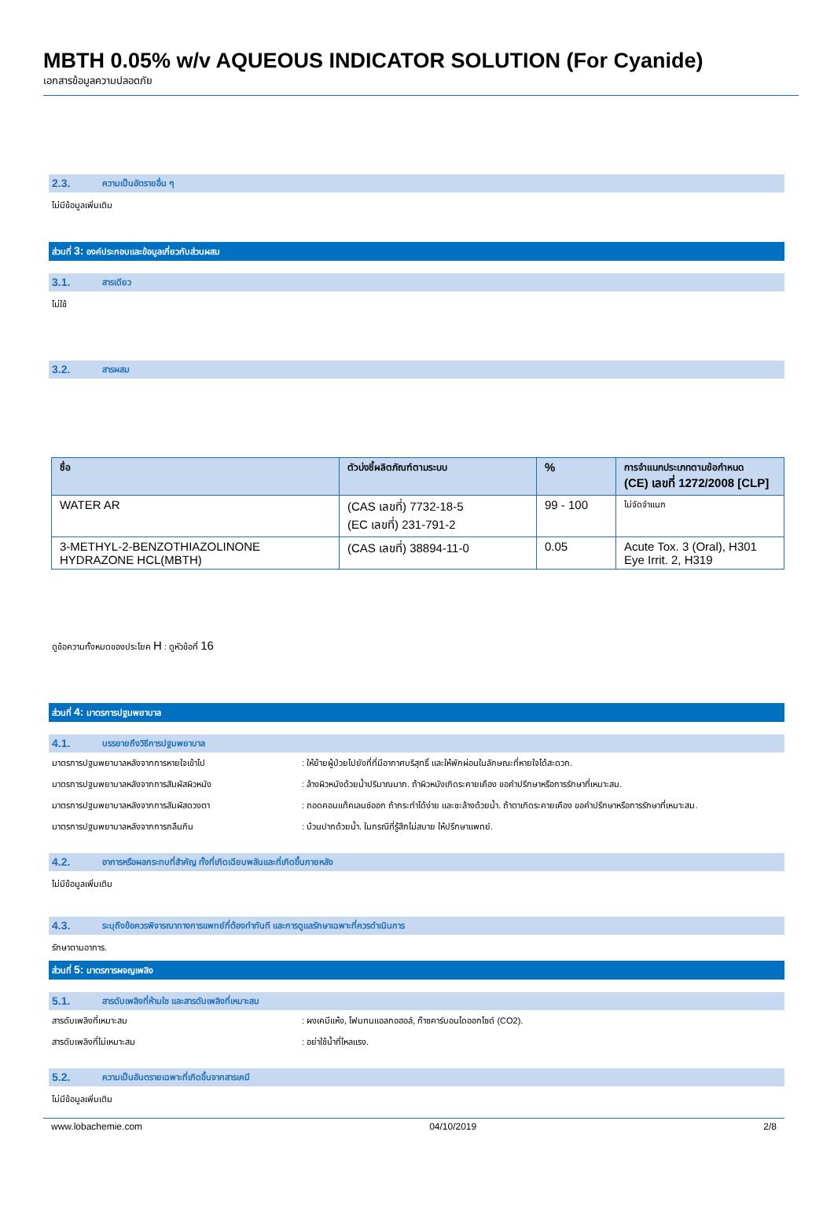MBTH 0.05% w/v AQUEOUS INDICATOR SOLUTION (For Cyanide)
เอกสารข้อมูลความปลอดภัย
2.3. ความเป็นอัตรายอื่น ๆ
ไม่มีข้อมูลเพิ่มเติม
ส่วนที่ 3: องค์ประกอบและข้อมูลเกี่ยวกับส่วนผสม
3.1. สารเดียว
ไม่ใช้
3.2. สารผสม
| ชื่อ | ตัวบ่งชี้ผลิตภัณฑ์ตามระบบ | % | การจำแนกประเภทตามข้อกำหนด (CE) เลขที่ 1272/2008 [CLP] |
| --- | --- | --- | --- |
| WATER AR | (CAS เลขที่) 7732-18-5 (EC เลขที่) 231-791-2 | 99 - 100 | ไม่จัดจำแนก |
| 3-METHYL-2-BENZOTHIAZOLINONE HYDRAZONE HCL(MBTH) | (CAS เลขที่) 38894-11-0 | 0.05 | Acute Tox. 3 (Oral), H301 Eye Irrit. 2, H319 |
ดูข้อความทั้งหมดของประโยค H : ดูหัวข้อที่ 16
ส่วนที่ 4: มาตรการปฐมพยาบาล
4.1. บรรยายถึงวิธีการปฐมพยาบาล
มาตรการปฐมพยาบาลหลังจากการหายใจเข้าไป: ให้ย้ายผู้ป่วยไปยังที่ที่มีอากาศบริสุทธิ์ และให้พักผ่อนในลักษณะที่หายใจได้สะดวก.
มาตรการปฐมพยาบาลหลังจากการสัมผัสผิวหนัง: ล้างผิวหนังด้วยน้ำปริมาณมาก. ถ้าผิวหนังเกิดระคายเคือง ขอคำปรึกษาหรือการรักษาที่เหมาะสม.
มาตรการปฐมพยาบาลหลังจากการสัมผัสดวงตา: ถอดคอนแท็คเลนซ์ออก ถ้ากระทำได้ง่าย และชะล้างด้วยน้ำ. ถ้าตาเกิดระคายเคือง ขอคำปรึกษาหรือการรักษาที่เหมาะสม.
มาตรการปฐมพยาบาลหลังจากการกลืนกิน: บ้วนปากด้วยน้ำ. ในกรณีที่รู้สึกไม่สบาย ให้ปรึกษาแพทย์.
4.2. อาการหรือผลกระทบที่สำคัญ ทั้งที่เกิดเฉียบพลันและที่เกิดขึ้นภายหลัง
ไม่มีข้อมูลเพิ่มเติม
4.3. ระบุถึงข้อควรพิจารณาทางการแพทย์ที่ต้องทำทันที และการดูแลรักษาเฉพาะที่ควรดำเนินการ
รักษาตามอาการ.
ส่วนที่ 5: มาตรการผจญเพลิง
5.1. สารดับเพลิงที่ห้ามใช และสารดับเพลิงที่เหมาะสม
สารดับเพลิงที่เหมาะสม: ผงเคมีแห้ง, โฟมทนแอลกอฮอล์, ก๊าซคาร์บอนไดออกไซด์ (CO2).
สารดับเพลิงที่ไม่เหมาะสม: อย่าใช้น้ำที่ไหลแรง.
5.2. ความเป็นอันตรายเฉพาะที่เกิดขึ้นจากสารเคมี
ไม่มีข้อมูลเพิ่มเติม
www.lobachemie.com 04/10/2019 2/8